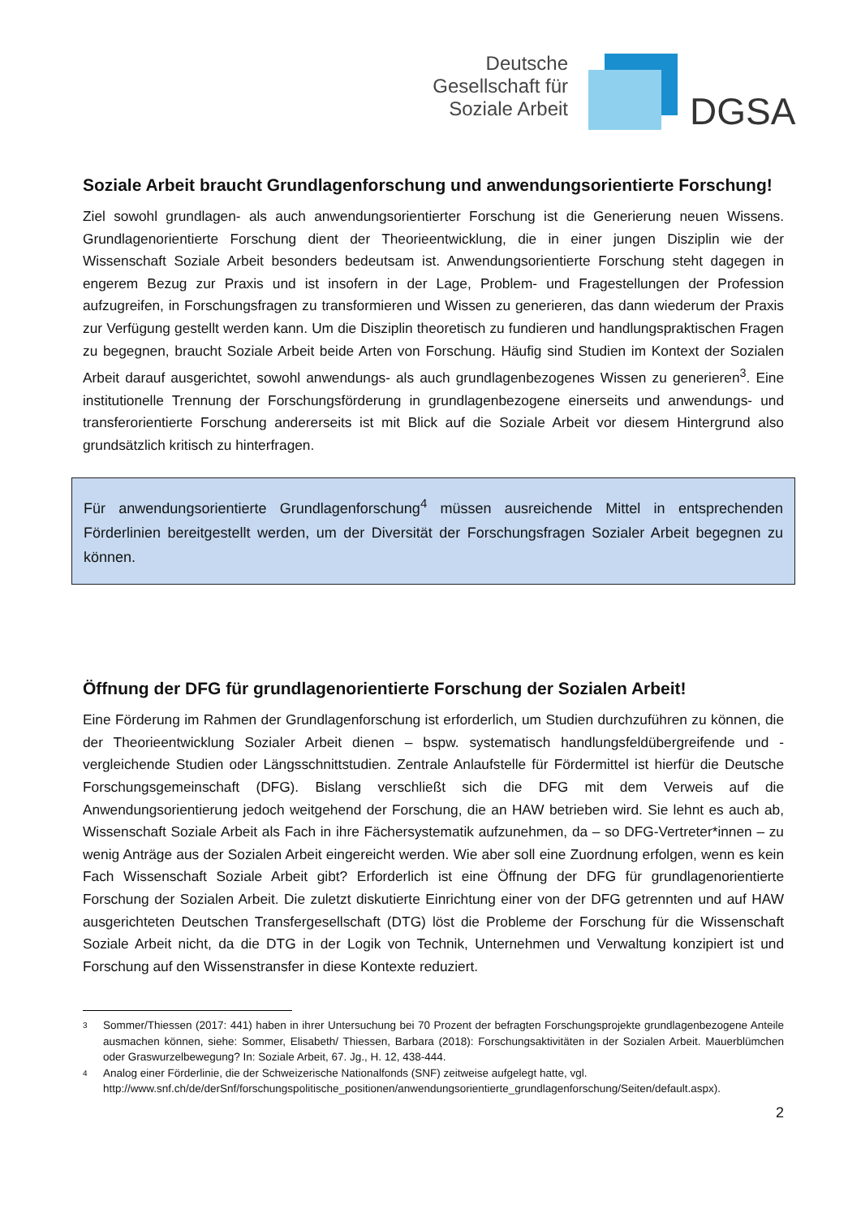Deutsche
Gesellschaft für
Soziale Arbeit
DGSA
Soziale Arbeit braucht Grundlagenforschung und anwendungsorientierte Forschung!
Ziel sowohl grundlagen- als auch anwendungsorientierter Forschung ist die Generierung neuen Wissens. Grundlagenorientierte Forschung dient der Theorieentwicklung, die in einer jungen Disziplin wie der Wissenschaft Soziale Arbeit besonders bedeutsam ist. Anwendungsorientierte Forschung steht dagegen in engerem Bezug zur Praxis und ist insofern in der Lage, Problem- und Fragestellungen der Profession aufzugreifen, in Forschungsfragen zu transformieren und Wissen zu generieren, das dann wiederum der Praxis zur Verfügung gestellt werden kann. Um die Disziplin theoretisch zu fundieren und handlungspraktischen Fragen zu begegnen, braucht Soziale Arbeit beide Arten von Forschung. Häufig sind Studien im Kontext der Sozialen Arbeit darauf ausgerichtet, sowohl anwendungs- als auch grundlagenbezogenes Wissen zu generieren<sup>3</sup>. Eine institutionelle Trennung der Forschungsförderung in grundlagenbezogene einerseits und anwendungs- und transferorientierte Forschung andererseits ist mit Blick auf die Soziale Arbeit vor diesem Hintergrund also grundsätzlich kritisch zu hinterfragen.
Für anwendungsorientierte Grundlagenforschung<sup>4</sup> müssen ausreichende Mittel in entsprechenden Förderlinien bereitgestellt werden, um der Diversität der Forschungsfragen Sozialer Arbeit begegnen zu können.
Öffnung der DFG für grundlagenorientierte Forschung der Sozialen Arbeit!
Eine Förderung im Rahmen der Grundlagenforschung ist erforderlich, um Studien durchzuführen zu können, die der Theorieentwicklung Sozialer Arbeit dienen – bspw. systematisch handlungsfeldübergreifende und -vergleichende Studien oder Längsschnittstudien. Zentrale Anlaufstelle für Fördermittel ist hierfür die Deutsche Forschungsgemeinschaft (DFG). Bislang verschließt sich die DFG mit dem Verweis auf die Anwendungsorientierung jedoch weitgehend der Forschung, die an HAW betrieben wird. Sie lehnt es auch ab, Wissenschaft Soziale Arbeit als Fach in ihre Fächersystematik aufzunehmen, da – so DFG-Vertreter*innen – zu wenig Anträge aus der Sozialen Arbeit eingereicht werden. Wie aber soll eine Zuordnung erfolgen, wenn es kein Fach Wissenschaft Soziale Arbeit gibt? Erforderlich ist eine Öffnung der DFG für grundlagenorientierte Forschung der Sozialen Arbeit. Die zuletzt diskutierte Einrichtung einer von der DFG getrennten und auf HAW ausgerichteten Deutschen Transfergesellschaft (DTG) löst die Probleme der Forschung für die Wissenschaft Soziale Arbeit nicht, da die DTG in der Logik von Technik, Unternehmen und Verwaltung konzipiert ist und Forschung auf den Wissenstransfer in diese Kontexte reduziert.
3 Sommer/Thiessen (2017: 441) haben in ihrer Untersuchung bei 70 Prozent der befragten Forschungsprojekte grundlagenbezogene Anteile ausmachen können, siehe: Sommer, Elisabeth/ Thiessen, Barbara (2018): Forschungsaktivitäten in der Sozialen Arbeit. Mauerblümchen oder Graswurzelbewegung? In: Soziale Arbeit, 67. Jg., H. 12, 438-444.
4 Analog einer Förderlinie, die der Schweizerische Nationalfonds (SNF) zeitweise aufgelegt hatte, vgl. http://www.snf.ch/de/derSnf/forschungspolitische_positionen/anwendungsorientierte_grundlagenforschung/Seiten/default.aspx).
2